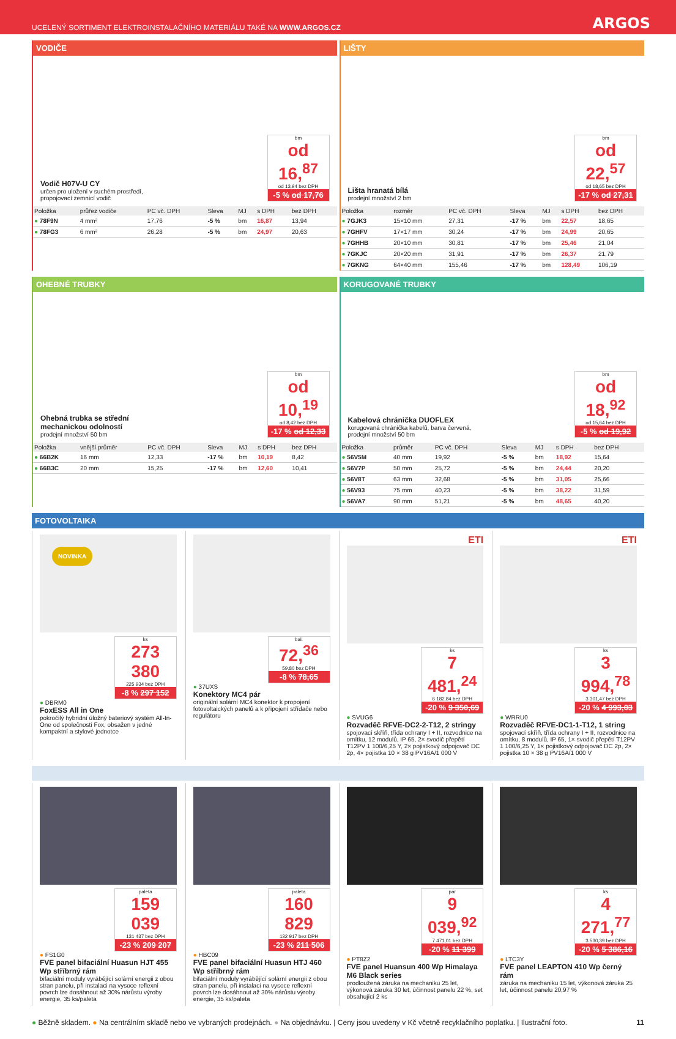UCELENÝ SORTIMENT ELEKTROINSTALAČNÍHO MATERIÁLU TAKÉ NA WWW.ARGOS.CZ ARGOS
VODIČE
Vodič H07V-U CY
určen pro uložení v suchém prostředí,
propojovací zemnicí vodič
bm
od 16,<sup>87</sup>
od 13,94 bez DPH
-5 % od 17,76
| Položka | průřez vodiče | PC vč. DPH | Sleva | MJ | s DPH | bez DPH |
| --- | --- | --- | --- | --- | --- | --- |
| ● 78F9N | 4 mm² | 17,76 | -5 % | bm | 16,87 | 13,94 |
| ● 78FG3 | 6 mm² | 26,28 | -5 % | bm | 24,97 | 20,63 |
LIŠTY
Lišta hranatá bílá
prodejní množství 2 bm
bm
od 22,<sup>57</sup>
od 18,65 bez DPH
-17 % od 27,31
| Položka | rozměr | PC vč. DPH | Sleva | MJ | s DPH | bez DPH |
| --- | --- | --- | --- | --- | --- | --- |
| ● 7GJK3 | 15×10 mm | 27,31 | -17 % | bm | 22,57 | 18,65 |
| ● 7GHFV | 17×17 mm | 30,24 | -17 % | bm | 24,99 | 20,65 |
| ● 7GHHB | 20×10 mm | 30,81 | -17 % | bm | 25,46 | 21,04 |
| ● 7GKJC | 20×20 mm | 31,91 | -17 % | bm | 26,37 | 21,79 |
| ● 7GKNG | 64×40 mm | 155,46 | -17 % | bm | 128,49 | 106,19 |
OHEBNÉ TRUBKY
Ohebná trubka se střední
mechanickou odolností
prodejní množství 50 bm
bm
od 10,<sup>19</sup>
od 8,42 bez DPH
-17 % od 12,33
| Položka | vnější průměr | PC vč. DPH | Sleva | MJ | s DPH | bez DPH |
| --- | --- | --- | --- | --- | --- | --- |
| ● 66B2K | 16 mm | 12,33 | -17 % | bm | 10,19 | 8,42 |
| ● 66B3C | 20 mm | 15,25 | -17 % | bm | 12,60 | 10,41 |
KORUGOVANÉ TRUBKY
Kabelová chránička DUOFLEX
korugovaná chránička kabelů, barva červená,
prodejní množství 50 bm
bm
od 18,<sup>92</sup>
od 15,64 bez DPH
-5 % od 19,92
| Položka | průměr | PC vč. DPH | Sleva | MJ | s DPH | bez DPH |
| --- | --- | --- | --- | --- | --- | --- |
| ● 56V5M | 40 mm | 19,92 | -5 % | bm | 18,92 | 15,64 |
| ● 56V7P | 50 mm | 25,72 | -5 % | bm | 24,44 | 20,20 |
| ● 56V8T | 63 mm | 32,68 | -5 % | bm | 31,05 | 25,66 |
| ● 56V93 | 75 mm | 40,23 | -5 % | bm | 38,22 | 31,59 |
| ● 56VA7 | 90 mm | 51,21 | -5 % | bm | 48,65 | 40,20 |
FOTOVOLTAIKA
NOVINKA
ks
273 380
225 934 bez DPH
-8 % 297 152
● DBRM0
FoxESS All in One
pokročilý hybridní úložný bateriový systém All-In-One od společnosti Fox, obsažen v jedné kompaktní a stylové jednotce
bal.
72,<sup>36</sup>
59,80 bez DPH
-8 % 78,65
● 37UXS
Konektory MC4 pár
originální solární MC4 konektor k propojení fotovoltaických panelů a k připojení střídače nebo regulátoru
ETI
ks
7 481,<sup>24</sup>
6 182,84 bez DPH
-20 % 9 350,69
● SVUG6
Rozvaděč RFVE-DC2-2-T12, 2 stringy
spojovací skříň, třída ochrany I + II, rozvodnice na omítku, 12 modulů, IP 65, 2× svodič přepětí T12PV 1 100/6,25 Y, 2× pojistkový odpojovač DC 2p, 4× pojistka 10 × 38 g PV16A/1 000 V
ETI
ks
3 994,<sup>78</sup>
3 301,47 bez DPH
-20 % 4 993,03
● WRRU0
Rozvaděč RFVE-DC1-1-T12, 1 string
spojovací skříň, třída ochrany I + II, rozvodnice na omítku, 8 modulů, IP 65, 1× svodič přepětí T12PV 1 100/6,25 Y, 1× pojistkový odpojovač DC 2p, 2× pojistka 10 × 38 g PV16A/1 000 V
paleta
159 039
131 437 bez DPH
-23 % 209 207
● FS1G0
FVE panel bifaciální Huasun HJT 455 Wp stříbrný rám
bifaciální moduly vyrábějící solární energii z obou stran panelu, při instalaci na vysoce reflexní povrch lze dosáhnout až 30% nárůstu výroby energie, 35 ks/paleta
paleta
160 829
132 917 bez DPH
-23 % 211 506
● HBC09
FVE panel bifaciální Huasun HTJ 460 Wp stříbrný rám
bifaciální moduly vyrábějící solární energii z obou stran panelu, při instalaci na vysoce reflexní povrch lze dosáhnout až 30% nárůstu výroby energie, 35 ks/paleta
pár
9 039,<sup>92</sup>
7 471,01 bez DPH
-20 % 11 399
● PT8Z2
FVE panel Huansun 400 Wp Himalaya M6 Black series
prodloužená záruka na mechaniku 25 let, výkonová záruka 30 let, účinnost panelu 22 %, set obsahující 2 ks
ks
4 271,<sup>77</sup>
3 530,39 bez DPH
-20 % 5 386,16
● LTC3Y
FVE panel LEAPTON 410 Wp černý rám
záruka na mechaniku 15 let, výkonová záruka 25 let, účinnost panelu 20,97 %
● Běžně skladem. ● Na centrálním skladě nebo ve vybraných prodejnách. ● Na objednávku. | Ceny jsou uvedeny v Kč včetně recyklačního poplatku. | Ilustrační foto. 11